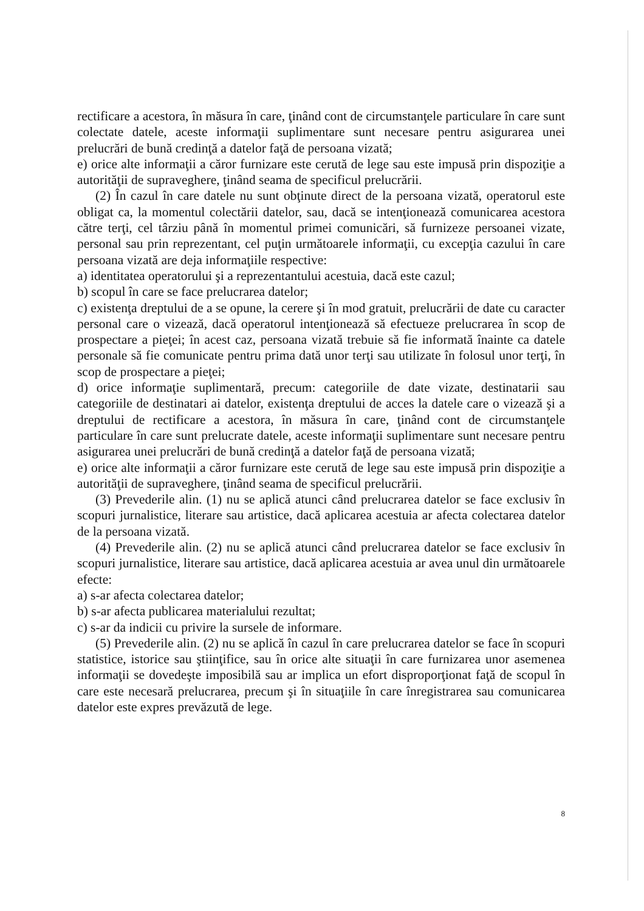rectificare a acestora, în măsura în care, ţinând cont de circumstanţele particulare în care sunt colectate datele, aceste informaţii suplimentare sunt necesare pentru asigurarea unei prelucrări de bună credinţă a datelor faţă de persoana vizată;
e) orice alte informaţii a căror furnizare este cerută de lege sau este impusă prin dispoziţie a autorităţii de supraveghere, ţinând seama de specificul prelucrării.
(2) În cazul în care datele nu sunt obţinute direct de la persoana vizată, operatorul este obligat ca, la momentul colectării datelor, sau, dacă se intenţionează comunicarea acestora către terţi, cel târziu până în momentul primei comunicări, să furnizeze persoanei vizate, personal sau prin reprezentant, cel puţin următoarele informaţii, cu excepţia cazului în care persoana vizată are deja informaţiile respective:
a) identitatea operatorului şi a reprezentantului acestuia, dacă este cazul;
b) scopul în care se face prelucrarea datelor;
c) existenţa dreptului de a se opune, la cerere şi în mod gratuit, prelucrării de date cu caracter personal care o vizează, dacă operatorul intenţionează să efectueze prelucrarea în scop de prospectare a pieţei; în acest caz, persoana vizată trebuie să fie informată înainte ca datele personale să fie comunicate pentru prima dată unor terţi sau utilizate în folosul unor terţi, în scop de prospectare a pieţei;
d) orice informaţie suplimentară, precum: categoriile de date vizate, destinatarii sau categoriile de destinatari ai datelor, existenţa dreptului de acces la datele care o vizează şi a dreptului de rectificare a acestora, în măsura în care, ţinând cont de circumstanţele particulare în care sunt prelucrate datele, aceste informaţii suplimentare sunt necesare pentru asigurarea unei prelucrări de bună credinţă a datelor faţă de persoana vizată;
e) orice alte informaţii a căror furnizare este cerută de lege sau este impusă prin dispoziţie a autorităţii de supraveghere, ţinând seama de specificul prelucrării.
(3) Prevederile alin. (1) nu se aplică atunci când prelucrarea datelor se face exclusiv în scopuri jurnalistice, literare sau artistice, dacă aplicarea acestuia ar afecta colectarea datelor de la persoana vizată.
(4) Prevederile alin. (2) nu se aplică atunci când prelucrarea datelor se face exclusiv în scopuri jurnalistice, literare sau artistice, dacă aplicarea acestuia ar avea unul din următoarele efecte:
a) s-ar afecta colectarea datelor;
b) s-ar afecta publicarea materialului rezultat;
c) s-ar da indicii cu privire la sursele de informare.
(5) Prevederile alin. (2) nu se aplică în cazul în care prelucrarea datelor se face în scopuri statistice, istorice sau ştiinţifice, sau în orice alte situaţii în care furnizarea unor asemenea informaţii se dovedeşte imposibilă sau ar implica un efort disproporţionat faţă de scopul în care este necesară prelucrarea, precum şi în situaţiile în care înregistrarea sau comunicarea datelor este expres prevăzută de lege.
8